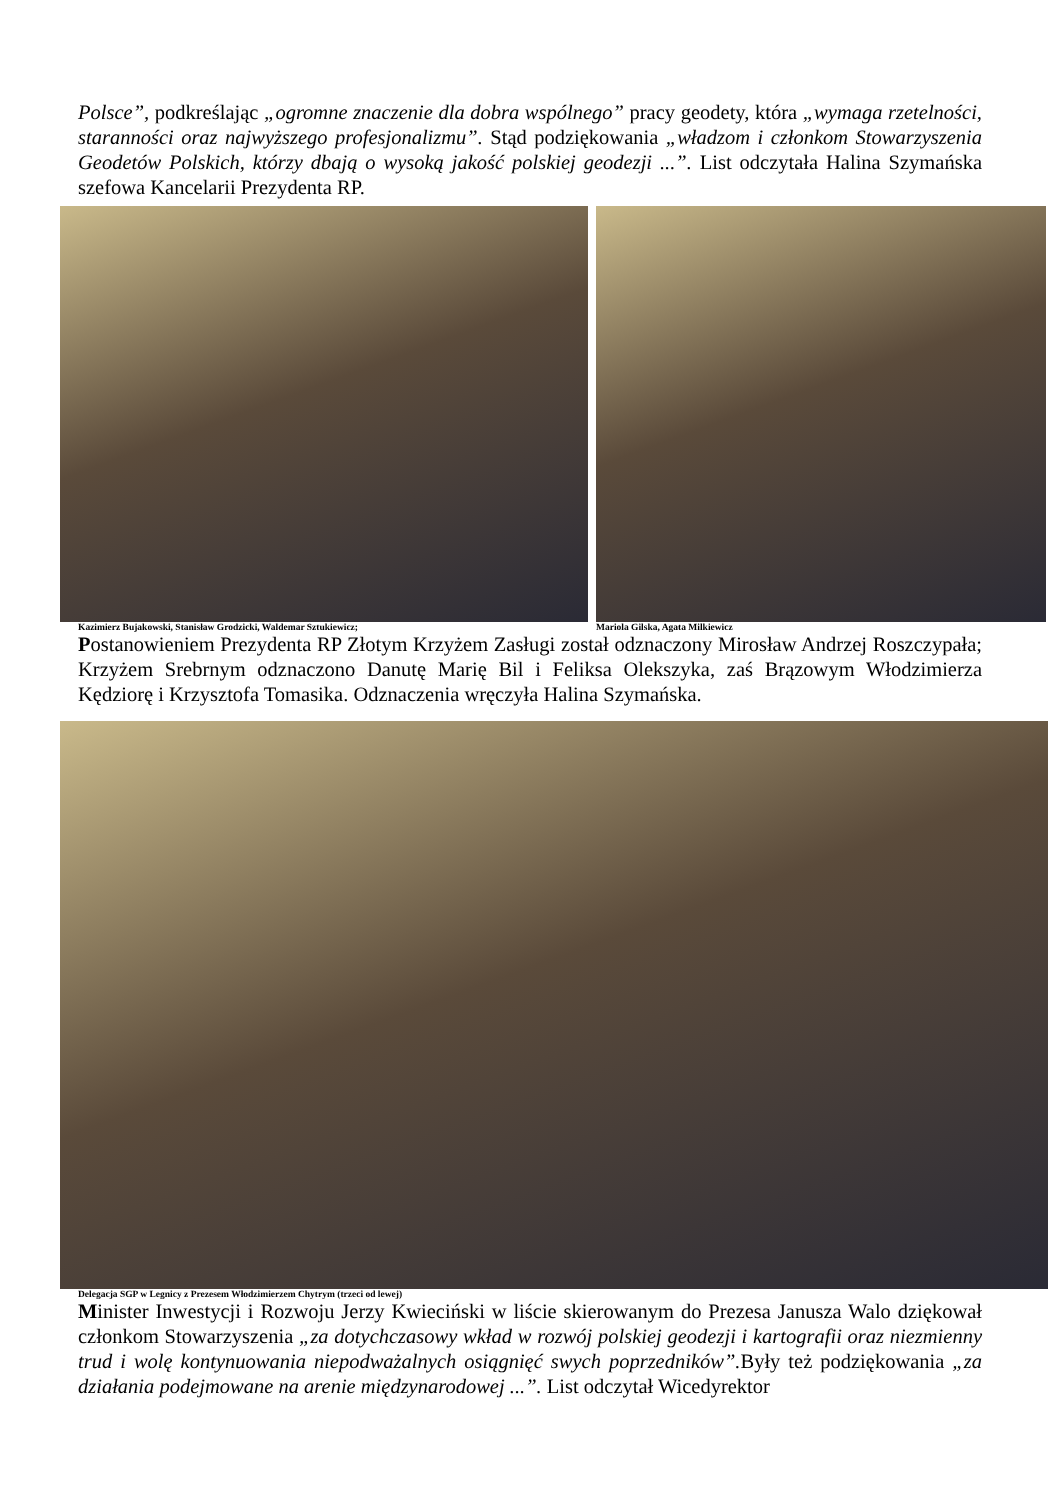Polsce”, podkreślając „ogromne znaczenie dla dobra wspólnego” pracy geodety, która „wymaga rzetelności, staranności oraz najwyższego profesjonalizmu”. Stąd podziękowania „władzom i członkom Stowarzyszenia Geodetów Polskich, którzy dbają o wysoką jakość polskiej geodezji ...”. List odczytała Halina Szymańska szefowa Kancelarii Prezydenta RP.
Kazimierz Bujakowski, Stanisław Grodzicki, Waldemar Sztukiewicz; Mariola Gilska, Agata Milkiewicz
Postanowieniem Prezydenta RP Złotym Krzyżem Zasługi został odznaczony Mirosław Andrzej Roszczypała; Krzyżem Srebrnym odznaczono Danutę Marię Bil i Feliksa Olekszyka, zaś Brązowym Włodzimierza Kędziorę i Krzysztofa Tomasika. Odznaczenia wręczyła Halina Szymańska.
Delegacja SGP w Legnicy z Prezesem Włodzimierzem Chytrym (trzeci od lewej)
Minister Inwestycji i Rozwoju Jerzy Kwieciński w liście skierowanym do Prezesa Janusza Walo dziękował członkom Stowarzyszenia „za dotychczasowy wkład w rozwój polskiej geodezji i kartografii oraz niezmienny trud i wolę kontynuowania niepodważalnych osiągnięć swych poprzedników”. Były też podziękowania „za działania podejmowane na arenie międzynarodowej ...”. List odczytał Wicedyrektor